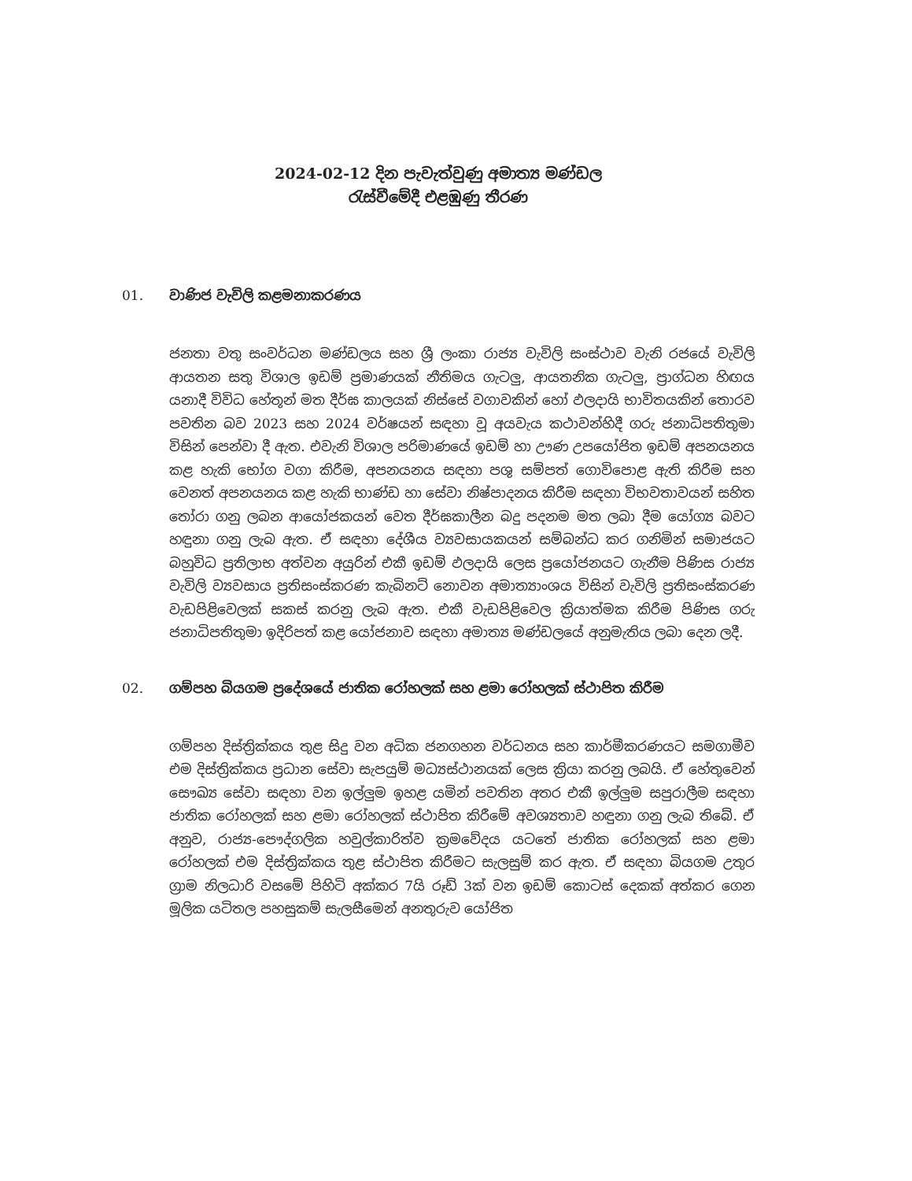2024-02-12 දින පැවැත්වුණු අමාත්‍ය මණ්ඩල
රැස්වීමේදී එළඹුණු තීරණ
01. වාණිජ වැවිලි කළමනාකරණය
ජනතා වතු සංවර්ධන මණ්ඩලය සහ ශ්‍රී ලංකා රාජ්‍ය වැවිලි සංස්ථාව වැනි රජයේ වැවිලි ආයතන සතු විශාල ඉඩම් ප්‍රමාණයක් නීතිමය ගැටලු, ආයතනික ගැටලු, ප්‍රාග්ධන හිඟය යනාදී විවිධ හේතූන් මත දීර්ඝ කාලයක් නිස්සේ වගාවකින් හෝ ඵලදායි භාවිතයකින් තොරව පවතින බව 2023 සහ 2024 වර්ෂයන් සඳහා වූ අයවැය කථාවන්හිදී ගරු ජනාධිපතිතුමා විසින් පෙන්වා දී ඇත. එවැනි විශාල පරිමාණයේ ඉඩම් හා ඌණ උපයෝජිත ඉඩම් අපනයනය කළ හැකි භෝග වගා කිරීම, අපනයනය සඳහා පශු සම්පත් ගොවිපොළ ඇති කිරීම සහ වෙනත් අපනයනය කළ හැකි භාණ්ඩ හා සේවා නිෂ්පාදනය කිරීම සඳහා විභවතාවයන් සහිත තෝරා ගනු ලබන ආයෝජකයන් වෙත දීර්ඝකාලීන බදු පදනම මත ලබා දීම යෝග්‍ය බවට හඳුනා ගනු ලැබ ඇත. ඒ සඳහා දේශීය ව්‍යවසායකයන් සම්බන්ධ කර ගනිමින් සමාජයට බහුවිධ ප්‍රතිලාභ අත්වන අයුරින් එකී ඉඩම් ඵලදායි ලෙස ප්‍රයෝජනයට ගැනීම පිණිස රාජ්‍ය වැවිලි ව්‍යවසාය ප්‍රතිසංස්කරණ කැබිනට් නොවන අමාත්‍යාංශය විසින් වැවිලි ප්‍රතිසංස්කරණ වැඩපිළිවෙලක් සකස් කරනු ලැබ ඇත. එකී වැඩපිළිවෙල ක්‍රියාත්මක කිරීම පිණිස ගරු ජනාධිපතිතුමා ඉදිරිපත් කළ යෝජනාව සඳහා අමාත්‍ය මණ්ඩලයේ අනුමැතිය ලබා දෙන ලදී.
02. ගම්පහ බියගම ප්‍රදේශයේ ජාතික රෝහලක් සහ ළමා රෝහලක් ස්ථාපිත කිරීම
ගම්පහ දිස්ත්‍රික්කය තුළ සිදු වන අධික ජනගහන වර්ධනය සහ කාර්මීකරණයට සමගාමීව එම දිස්ත්‍රික්කය ප්‍රධාන සේවා සැපයුම් මධ්‍යස්ථානයක් ලෙස ක්‍රියා කරනු ලබයි. ඒ හේතුවෙන් සෞඛ්‍ය සේවා සඳහා වන ඉල්ලුම ඉහළ යමින් පවතින අතර එකී ඉල්ලුම සපුරාලීම සඳහා ජාතික රෝහලක් සහ ළමා රෝහලක් ස්ථාපිත කිරීමේ අවශ්‍යතාව හඳුනා ගනු ලැබ තිබේ. ඒ අනුව, රාජ්‍ය-පෞද්ගලික හවුල්කාරිත්ව ක්‍රමවේදය යටතේ ජාතික රෝහලක් සහ ළමා රෝහලක් එම දිස්ත්‍රික්කය තුළ ස්ථාපිත කිරීමට සැලසුම් කර ඇත. ඒ සඳහා බියගම උතුර ග්‍රාම නිලධාරි වසමේ පිහිටි අක්කර 7යි රූඩ් 3ක් වන ඉඩම් කොටස් දෙකක් අත්කර ගෙන මූලික යටිතල පහසුකම් සැලසීමෙන් අනතුරුව යෝජිත